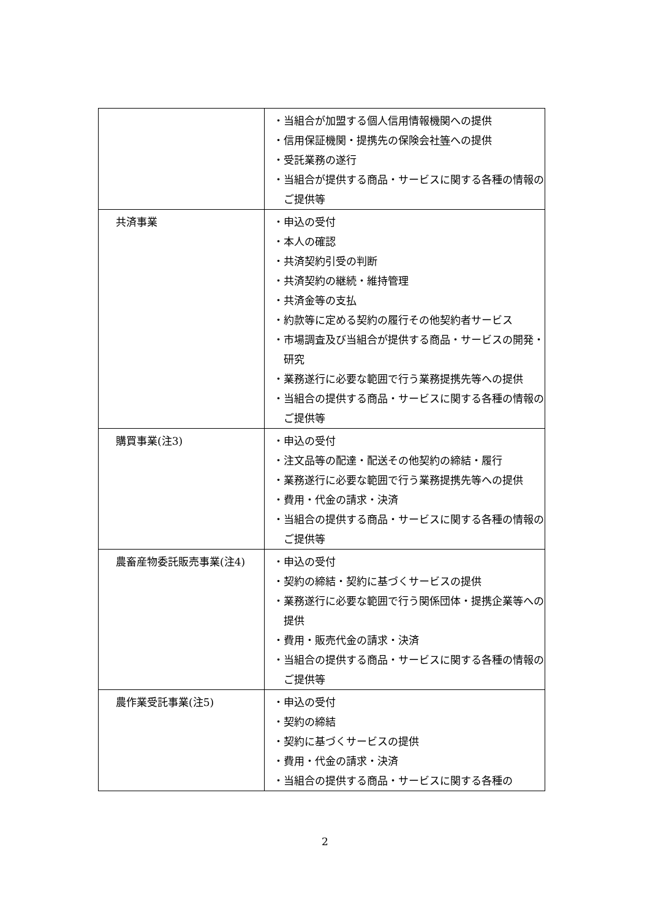| | ・当組合が加盟する個人信用情報機関への提供 ・信用保証機関・提携先の保険会社 等 への提供 ・受託業務の遂行 ・当組合が提供する商品・サービスに関する各種の情報のご提供等 |
| 共済事業 | ・申込の受付 ・本人の確認 ・共済契約引受の判断 ・共済契約の継続・維持管理 ・共済金等の支払 ・約款等に定める契約の履行その他契約者サービス ・市場調査及び当組合が提供する商品・サービスの開発・研究 ・業務遂行に必要な範囲で行う業務提携先等への提供 ・当組合の提供する商品・サービスに関する各種の情報のご提供等 |
| 購買事業(注3) | ・申込の受付 ・注文品等の配達・配送その他契約の締結・履行 ・業務遂行に必要な範囲で行う業務提携先等への提供 ・費用・代金の請求・決済 ・当組合の提供する商品・サービスに関する各種の情報のご提供等 |
| 農畜産物委託販売事業(注4) | ・申込の受付 ・契約の締結・契約に基づくサービスの提供 ・業務遂行に必要な範囲で行う関係団体・提携企業等への提供 ・費用・販売代金の請求・決済 ・当組合の提供する商品・サービスに関する各種の情報のご提供等 |
| 農作業受託事業(注5) | ・申込の受付 ・契約の締結 ・契約に基づくサービスの提供 ・費用・代金の請求・決済 ・当組合の提供する商品・サービスに関する各種の |
2